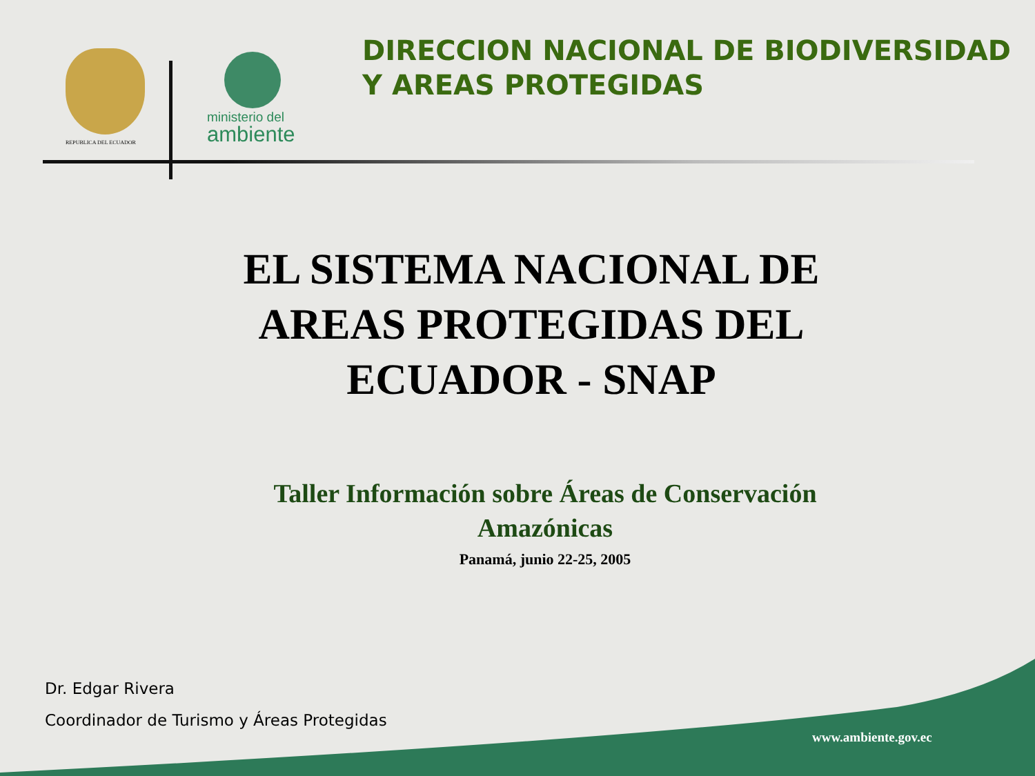REPUBLICA DEL ECUADOR
ministerio del
ambiente
DIRECCION NACIONAL DE BIODIVERSIDAD Y AREAS PROTEGIDAS
EL SISTEMA NACIONAL DE AREAS PROTEGIDAS DEL ECUADOR - SNAP
Taller Información sobre Áreas de Conservación Amazónicas
Panamá, junio 22-25, 2005
Dr. Edgar Rivera
Coordinador de Turismo y Áreas Protegidas
www.ambiente.gov.ec